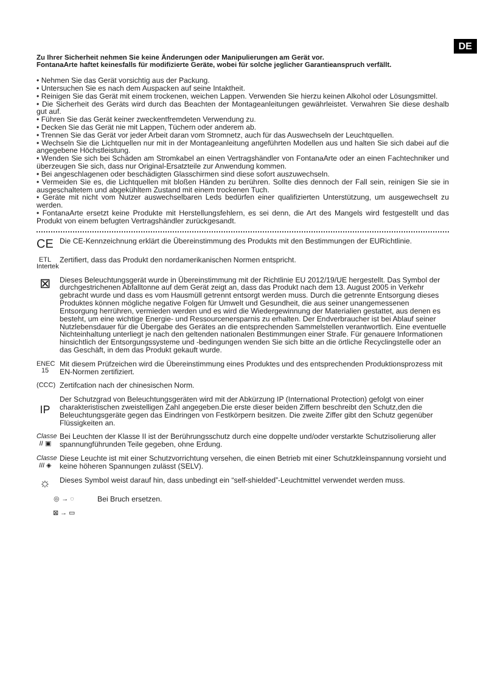DE
Zu Ihrer Sicherheit nehmen Sie keine Änderungen oder Manipulierungen am Gerät vor.
FontanaArte haftet keinesfalls für modifizierte Geräte, wobei für solche jeglicher Garantieanspruch verfällt.
• Nehmen Sie das Gerät vorsichtig aus der Packung.
• Untersuchen Sie es nach dem Auspacken auf seine Intaktheit.
• Reinigen Sie das Gerät mit einem trockenen, weichen Lappen. Verwenden Sie hierzu keinen Alkohol oder Lösungsmittel.
• Die Sicherheit des Geräts wird durch das Beachten der Montageanleitungen gewährleistet. Verwahren Sie diese deshalb gut auf.
• Führen Sie das Gerät keiner zweckentfremdeten Verwendung zu.
• Decken Sie das Gerät nie mit Lappen, Tüchern oder anderem ab.
• Trennen Sie das Gerät vor jeder Arbeit daran vom Stromnetz, auch für das Auswechseln der Leuchtquellen.
• Wechseln Sie die Lichtquellen nur mit in der Montageanleitung angeführten Modellen aus und halten Sie sich dabei auf die angegebene Höchstleistung.
• Wenden Sie sich bei Schäden am Stromkabel an einen Vertragshändler von FontanaArte oder an einen Fachtechniker und überzeugen Sie sich, dass nur Original-Ersatzteile zur Anwendung kommen.
• Bei angeschlagenen oder beschädigten Glasschirmen sind diese sofort auszuwechseln.
• Vermeiden Sie es, die Lichtquellen mit bloßen Händen zu berühren. Sollte dies dennoch der Fall sein, reinigen Sie sie in ausgeschaltetem und abgekühltem Zustand mit einem trockenen Tuch.
• Geräte mit nicht vom Nutzer auswechselbaren Leds bedürfen einer qualifizierten Unterstützung, um ausgewechselt zu werden.
• FontanaArte ersetzt keine Produkte mit Herstellungsfehlern, es sei denn, die Art des Mangels wird festgestellt und das Produkt von einem befugten Vertragshändler zurückgesandt.
CE
Die CE-Kennzeichnung erklärt die Übereinstimmung des Produkts mit den Bestimmungen der EURichtlinie.
ETL
Intertek
Zertifiert, dass das Produkt den nordamerikanischen Normen entspricht.
⊠
Dieses Beleuchtungsgerät wurde in Übereinstimmung mit der Richtlinie EU 2012/19/UE hergestellt. Das Symbol der durchgestrichenen Abfalltonne auf dem Gerät zeigt an, dass das Produkt nach dem 13. August 2005 in Verkehr gebracht wurde und dass es vom Hausmüll getrennt entsorgt werden muss. Durch die getrennte Entsorgung dieses Produktes können mögliche negative Folgen für Umwelt und Gesundheit, die aus seiner unangemessenen Entsorgung herrühren, vermieden werden und es wird die Wiedergewinnung der Materialien gestattet, aus denen es besteht, um eine wichtige Energie- und Ressourcenersparnis zu erhalten. Der Endverbraucher ist bei Ablauf seiner Nutzlebensdauer für die Übergabe des Gerätes an die entsprechenden Sammelstellen verantwortlich. Eine eventuelle Nichteinhaltung unterliegt je nach den geltenden nationalen Bestimmungen einer Strafe. Für genauere Informationen hinsichtlich der Entsorgungssysteme und -bedingungen wenden Sie sich bitte an die örtliche Recyclingstelle oder an das Geschäft, in dem das Produkt gekauft wurde.
ENEC 15
Mit diesem Prüfzeichen wird die Übereinstimmung eines Produktes und des entsprechenden Produktionsprozess mit EN-Normen zertifiziert.
(CCC)
Zertifcation nach der chinesischen Norm.
IP
Der Schutzgrad von Beleuchtungsgeräten wird mit der Abkürzung IP (International Protection) gefolgt von einer charakteristischen zweistelligen Zahl angegeben.Die erste dieser beiden Ziffern beschreibt den Schutz,den die Beleuchtungsgeräte gegen das Eindringen von Festkörpern besitzen. Die zweite Ziffer gibt den Schutz gegenüber Flüssigkeiten an.
Classe II ▣
Bei Leuchten der Klasse II ist der Berührungsschutz durch eine doppelte und/oder verstarkte Schutzisolierung aller spannungführunden Teile gegeben, ohne Erdung.
Classe III ◈
Diese Leuchte ist mit einer Schutzvorrichtung versehen, die einen Betrieb mit einer Schutzkleinspannung vorsieht und keine höheren Spannungen zulässt (SELV).
☼
Dieses Symbol weist darauf hin, dass unbedingt ein “self-shielded”-Leuchtmittel verwendet werden muss.
◎ → ◌ Bei Bruch ersetzen.
⊠ → ▭